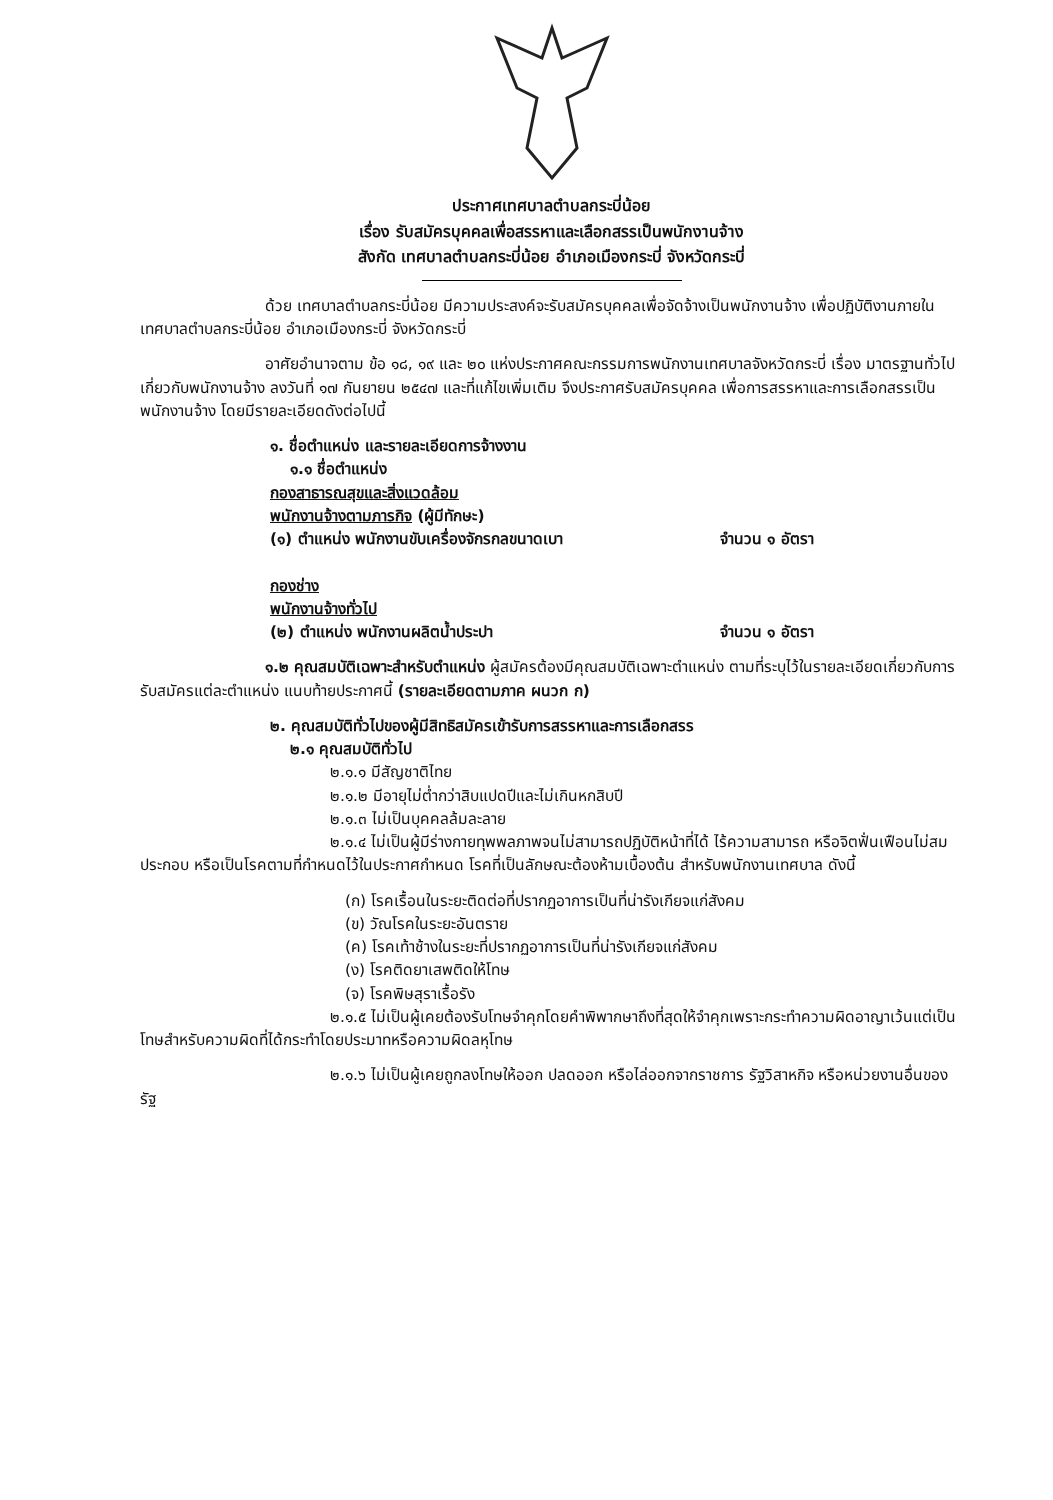ประกาศเทศบาลตำบลกระบี่น้อย
เรื่อง รับสมัครบุคคลเพื่อสรรหาและเลือกสรรเป็นพนักงานจ้าง
สังกัด เทศบาลตำบลกระบี่น้อย อำเภอเมืองกระบี่ จังหวัดกระบี่
ด้วย เทศบาลตำบลกระบี่น้อย มีความประสงค์จะรับสมัครบุคคลเพื่อจัดจ้างเป็นพนักงานจ้าง เพื่อปฏิบัติงานภายในเทศบาลตำบลกระบี่น้อย อำเภอเมืองกระบี่ จังหวัดกระบี่
อาศัยอำนาจตาม ข้อ ๑๘, ๑๙ และ ๒๐ แห่งประกาศคณะกรรมการพนักงานเทศบาลจังหวัดกระบี่ เรื่อง มาตรฐานทั่วไปเกี่ยวกับพนักงานจ้าง ลงวันที่ ๑๗ กันยายน ๒๕๔๗ และที่แก้ไขเพิ่มเติม จึงประกาศรับสมัครบุคคล เพื่อการสรรหาและการเลือกสรรเป็นพนักงานจ้าง โดยมีรายละเอียดดังต่อไปนี้
๑. ชื่อตำแหน่ง และรายละเอียดการจ้างงาน
๑.๑ ชื่อตำแหน่ง
กองสาธารณสุขและสิ่งแวดล้อม
พนักงานจ้างตามภารกิจ (ผู้มีทักษะ)
(๑) ตำแหน่ง พนักงานขับเครื่องจักรกลขนาดเบา จำนวน ๑ อัตรา
กองช่าง
พนักงานจ้างทั่วไป
(๒) ตำแหน่ง พนักงานผลิตน้ำประปา จำนวน ๑ อัตรา
๑.๒ คุณสมบัติเฉพาะสำหรับตำแหน่ง ผู้สมัครต้องมีคุณสมบัติเฉพาะตำแหน่ง ตามที่ระบุไว้ในรายละเอียดเกี่ยวกับการรับสมัครแต่ละตำแหน่ง แนบท้ายประกาศนี้ (รายละเอียดตามภาค ผนวก ก)
๒. คุณสมบัติทั่วไปของผู้มีสิทธิสมัครเข้ารับการสรรหาและการเลือกสรร
๒.๑ คุณสมบัติทั่วไป
๒.๑.๑ มีสัญชาติไทย
๒.๑.๒ มีอายุไม่ต่ำกว่าสิบแปดปีและไม่เกินหกสิบปี
๒.๑.๓ ไม่เป็นบุคคลล้มละลาย
๒.๑.๔ ไม่เป็นผู้มีร่างกายทุพพลภาพจนไม่สามารถปฏิบัติหน้าที่ได้ ไร้ความสามารถ หรือจิตฟั่นเฟือนไม่สมประกอบ หรือเป็นโรคตามที่กำหนดไว้ในประกาศกำหนด โรคที่เป็นลักษณะต้องห้ามเบื้องต้น สำหรับพนักงานเทศบาล ดังนี้
(ก) โรคเรื้อนในระยะติดต่อที่ปรากฏอาการเป็นที่น่ารังเกียจแก่สังคม
(ข) วัณโรคในระยะอันตราย
(ค) โรคเท้าช้างในระยะที่ปรากฏอาการเป็นที่น่ารังเกียจแก่สังคม
(ง) โรคติดยาเสพติดให้โทษ
(จ) โรคพิษสุราเรื้อรัง
๒.๑.๕ ไม่เป็นผู้เคยต้องรับโทษจำคุกโดยคำพิพากษาถึงที่สุดให้จำคุกเพราะกระทำความผิดอาญาเว้นแต่เป็นโทษสำหรับความผิดที่ได้กระทำโดยประมาทหรือความผิดลหุโทษ
๒.๑.๖ ไม่เป็นผู้เคยถูกลงโทษให้ออก ปลดออก หรือไล่ออกจากราชการ รัฐวิสาหกิจ หรือหน่วยงานอื่นของรัฐ